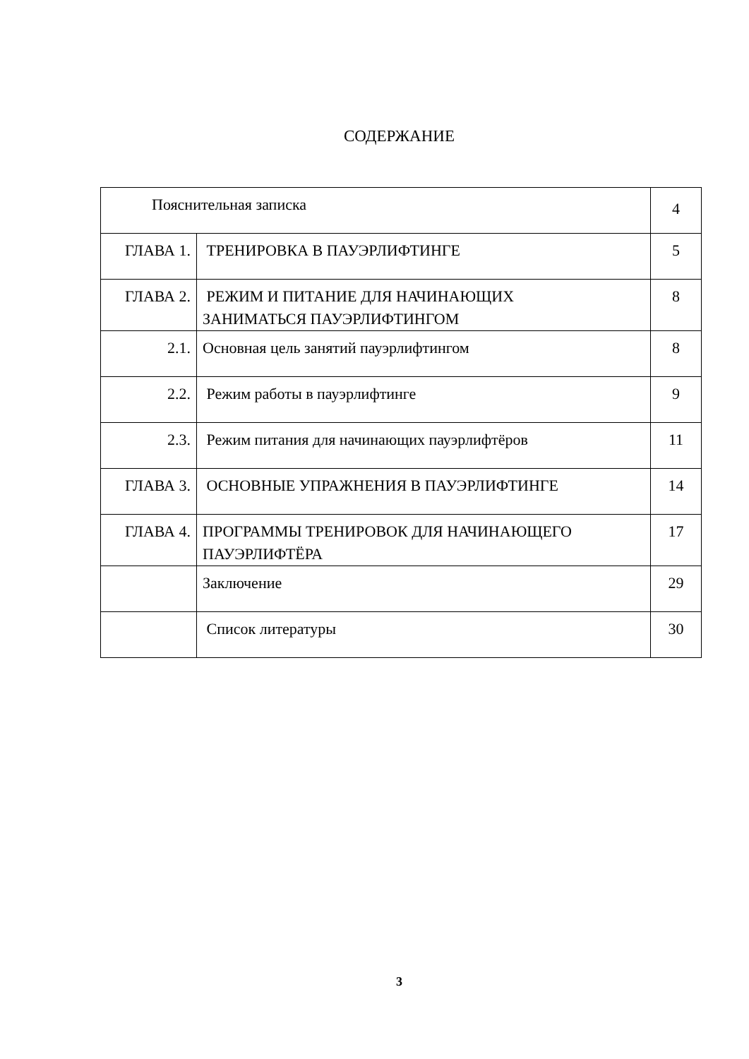СОДЕРЖАНИЕ
| Пояснительная записка | | 4 |
| ГЛАВА 1. | ТРЕНИРОВКА В ПАУЭРЛИФТИНГЕ | 5 |
| ГЛАВА 2. | РЕЖИМ И ПИТАНИЕ ДЛЯ НАЧИНАЮЩИХ ЗАНИМАТЬСЯ ПАУЭРЛИФТИНГОМ | 8 |
| 2.1. | Основная цель занятий пауэрлифтингом | 8 |
| 2.2. | Режим работы в пауэрлифтинге | 9 |
| 2.3. | Режим питания для начинающих пауэрлифтёров | 11 |
| ГЛАВА 3. | ОСНОВНЫЕ УПРАЖНЕНИЯ В ПАУЭРЛИФТИНГЕ | 14 |
| ГЛАВА 4. | ПРОГРАММЫ ТРЕНИРОВОК ДЛЯ НАЧИНАЮЩЕГО ПАУЭРЛИФТЁРА | 17 |
| | Заключение | 29 |
| | Список литературы | 30 |
3